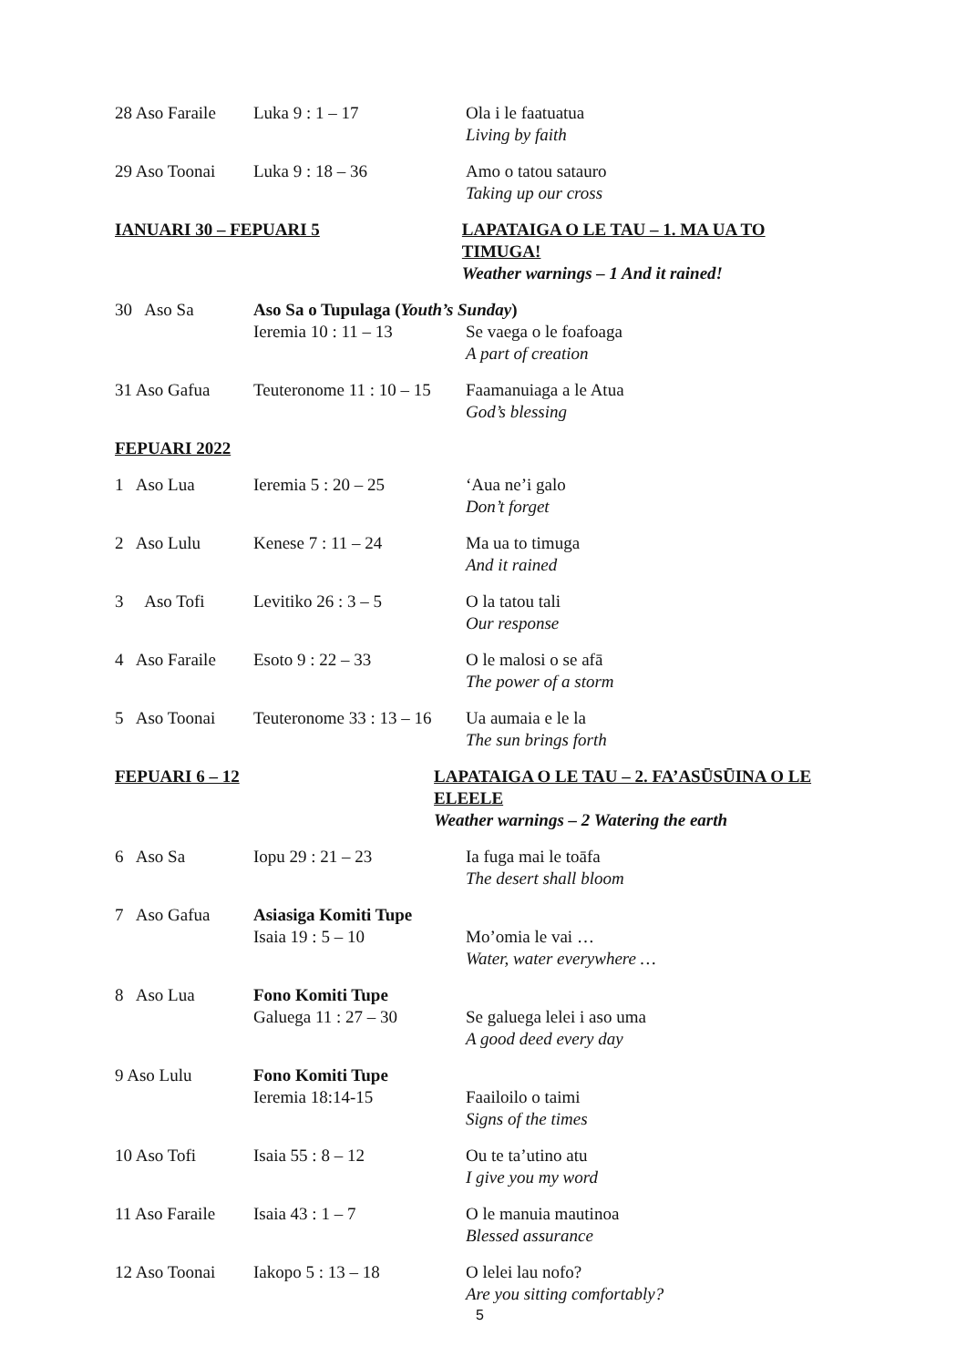28 Aso Faraile
Luka 9 : 1 – 17 Ola i le faatuatua
Living by faith
29 Aso Toonai Luka 9 : 18 – 36 Amo o tatou satauro
Taking up our cross
IANUARI 30 – FEPUARI 5 LAPATAIGA O LE TAU – 1. MA UA TO TIMUGA!
Weather warnings – 1 And it rained!
30 Aso Sa Aso Sa o Tupulaga (Youth’s Sunday)
Ieremia 10 : 11 – 13 Se vaega o le foafoaga
A part of creation
31 Aso Gafua Teuteronome 11 : 10 – 15
Faamanuiaga a le Atua
God’s blessing
FEPUARI 2022
1 Aso Lua Ieremia 5 : 20 – 25 ‘Aua ne’i galo
Don’t forget
2 Aso Lulu Kenese 7 : 11 – 24 Ma ua to timuga
And it rained
3 Aso Tofi
Levitiko 26 : 3 – 5 O la tatou tali
Our response
4 Aso Faraile
Esoto 9 : 22 – 33 O le malosi o se afā
The power of a storm
5 Aso Toonai
Teuteronome 33 : 13 – 16
Ua aumaia e le la
The sun brings forth
FEPUARI 6 – 12 LAPATAIGA O LE TAU – 2. FA’ASŪSŪINA O LE ELEELE
Weather warnings – 2 Watering the earth
6 Aso Sa Iopu 29 : 21 – 23 Ia fuga mai le toāfa
The desert shall bloom
7 Aso Gafua Asiasiga Komiti Tupe
Isaia 19 : 5 – 10
Mo’omia le vai …
Water, water everywhere …
8 Aso Lua Fono Komiti Tupe
Galuega 11 : 27 – 30
Se galuega lelei i aso uma
A good deed every day
9 Aso Lulu Fono Komiti Tupe
Ieremia 18:14-15
Faailoilo o taimi
Signs of the times
10 Aso Tofi Isaia 55 : 8 – 12 Ou te ta’utino atu
I give you my word
11 Aso Faraile
Isaia 43 : 1 – 7 O le manuia mautinoa
Blessed assurance
12 Aso Toonai Iakopo 5 : 13 – 18 O lelei lau nofo?
Are you sitting comfortably?
5